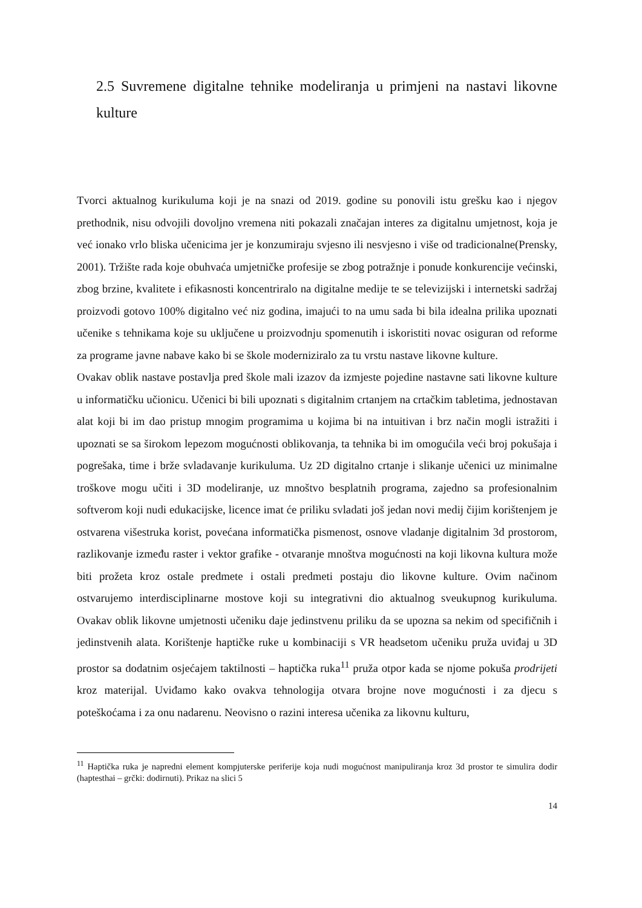2.5 Suvremene digitalne tehnike modeliranja u primjeni na nastavi likovne kulture
Tvorci aktualnog kurikuluma koji je na snazi od 2019. godine su ponovili istu grešku kao i njegov prethodnik, nisu odvojili dovoljno vremena niti pokazali značajan interes za digitalnu umjetnost, koja je već ionako vrlo bliska učenicima jer je konzumiraju svjesno ili nesvjesno i više od tradicionalne(Prensky, 2001). Tržište rada koje obuhvaća umjetničke profesije se zbog potražnje i ponude konkurencije većinski, zbog brzine, kvalitete i efikasnosti koncentriralo na digitalne medije te se televizijski i internetski sadržaj proizvodi gotovo 100% digitalno već niz godina, imajući to na umu sada bi bila idealna prilika upoznati učenike s tehnikama koje su uključene u proizvodnju spomenutih i iskoristiti novac osiguran od reforme za programe javne nabave kako bi se škole moderniziralo za tu vrstu nastave likovne kulture.
Ovakav oblik nastave postavlja pred škole mali izazov da izmjeste pojedine nastavne sati likovne kulture u informatičku učionicu. Učenici bi bili upoznati s digitalnim crtanjem na crtačkim tabletima, jednostavan alat koji bi im dao pristup mnogim programima u kojima bi na intuitivan i brz način mogli istražiti i upoznati se sa širokom lepezom mogućnosti oblikovanja, ta tehnika bi im omogućila veći broj pokušaja i pogrešaka, time i brže svladavanje kurikuluma. Uz 2D digitalno crtanje i slikanje učenici uz minimalne troškove mogu učiti i 3D modeliranje, uz mnoštvo besplatnih programa, zajedno sa profesionalnim softverom koji nudi edukacijske, licence imat će priliku svladati još jedan novi medij čijim korištenjem je ostvarena višestruka korist, povećana informatička pismenost, osnove vladanje digitalnim 3d prostorom, razlikovanje između raster i vektor grafike - otvaranje mnoštva mogućnosti na koji likovna kultura može biti prožeta kroz ostale predmete i ostali predmeti postaju dio likovne kulture. Ovim načinom ostvarujemo interdisciplinarne mostove koji su integrativni dio aktualnog sveukupnog kurikuluma. Ovakav oblik likovne umjetnosti učeniku daje jedinstvenu priliku da se upozna sa nekim od specifičnih i jedinstvenih alata. Korištenje haptičke ruke u kombinaciji s VR headsetom učeniku pruža uviđaj u 3D prostor sa dodatnim osjećajem taktilnosti – haptička ruka<sup>11</sup> pruža otpor kada se njome pokuša prodrijeti kroz materijal. Uviđamo kako ovakva tehnologija otvara brojne nove mogućnosti i za djecu s poteškoćama i za onu nadarenu. Neovisno o razini interesa učenika za likovnu kulturu,
<sup>11</sup> Haptička ruka je napredni element kompjuterske periferije koja nudi mogućnost manipuliranja kroz 3d prostor te simulira dodir (haptesthai – grčki: dodirnuti). Prikaz na slici 5
14